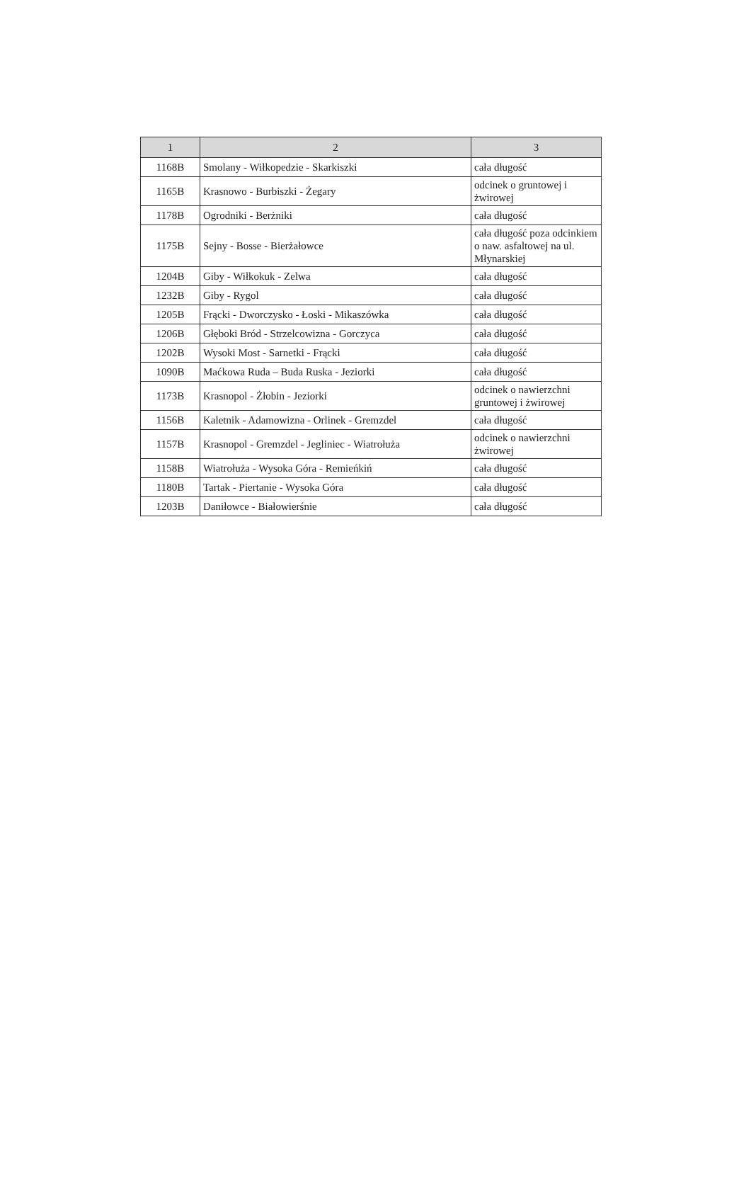| 1 | 2 | 3 |
| --- | --- | --- |
| 1168B | Smolany - Wiłkopedzie - Skarkiszki | cała długość |
| 1165B | Krasnowo - Burbiszki - Żegary | odcinek o gruntowej i żwirowej |
| 1178B | Ogrodniki - Berżniki | cała długość |
| 1175B | Sejny - Bosse - Bierżałowce | cała długość poza odcinkiem o naw. asfaltowej na ul. Młynarskiej |
| 1204B | Giby - Wiłkokuk - Zelwa | cała długość |
| 1232B | Giby - Rygol | cała długość |
| 1205B | Frącki - Dworczysko - Łoski - Mikaszówka | cała długość |
| 1206B | Głęboki Bród - Strzelcowizna - Gorczyca | cała długość |
| 1202B | Wysoki Most - Sarnetki - Frącki | cała długość |
| 1090B | Maćkowa Ruda – Buda Ruska - Jeziorki | cała długość |
| 1173B | Krasnopol - Żłobin - Jeziorki | odcinek o nawierzchni gruntowej i żwirowej |
| 1156B | Kaletnik - Adamowizna - Orlinek - Gremzdel | cała długość |
| 1157B | Krasnopol - Gremzdel - Jegliniec - Wiatrołuża | odcinek o nawierzchni żwirowej |
| 1158B | Wiatrołuża - Wysoka Góra - Remieńkiń | cała długość |
| 1180B | Tartak - Piertanie - Wysoka Góra | cała długość |
| 1203B | Daniłowce - Białowierśnie | cała długość |